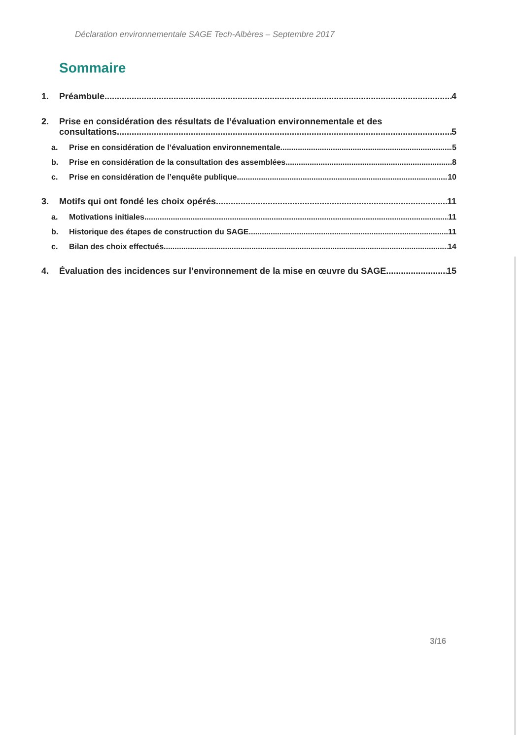Déclaration environnementale SAGE Tech-Albères – Septembre 2017
Sommaire
1. Préambule 4
2. Prise en considération des résultats de l’évaluation environnementale et des
consultations 5
a. Prise en considération de l’évaluation environnementale 5
b. Prise en considération de la consultation des assemblées 8
c. Prise en considération de l’enquête publique 10
3. Motifs qui ont fondé les choix opérés 11
a. Motivations initiales 11
b. Historique des étapes de construction du SAGE 11
c. Bilan des choix effectués 14
4. Évaluation des incidences sur l’environnement de la mise en œuvre du SAGE 15
3/16